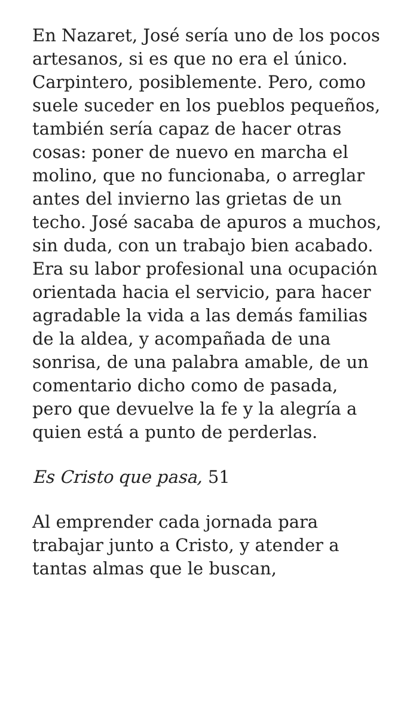En Nazaret, José sería uno de los pocos artesanos, si es que no era el único. Carpintero, posiblemente. Pero, como suele suceder en los pueblos pequeños, también sería capaz de hacer otras cosas: poner de nuevo en marcha el molino, que no funcionaba, o arreglar antes del invierno las grietas de un techo. José sacaba de apuros a muchos, sin duda, con un trabajo bien acabado. Era su labor profesional una ocupación orientada hacia el servicio, para hacer agradable la vida a las demás familias de la aldea, y acompañada de una sonrisa, de una palabra amable, de un comentario dicho como de pasada, pero que devuelve la fe y la alegría a quien está a punto de perderlas.
Es Cristo que pasa, 51
Al emprender cada jornada para trabajar junto a Cristo, y atender a tantas almas que le buscan,